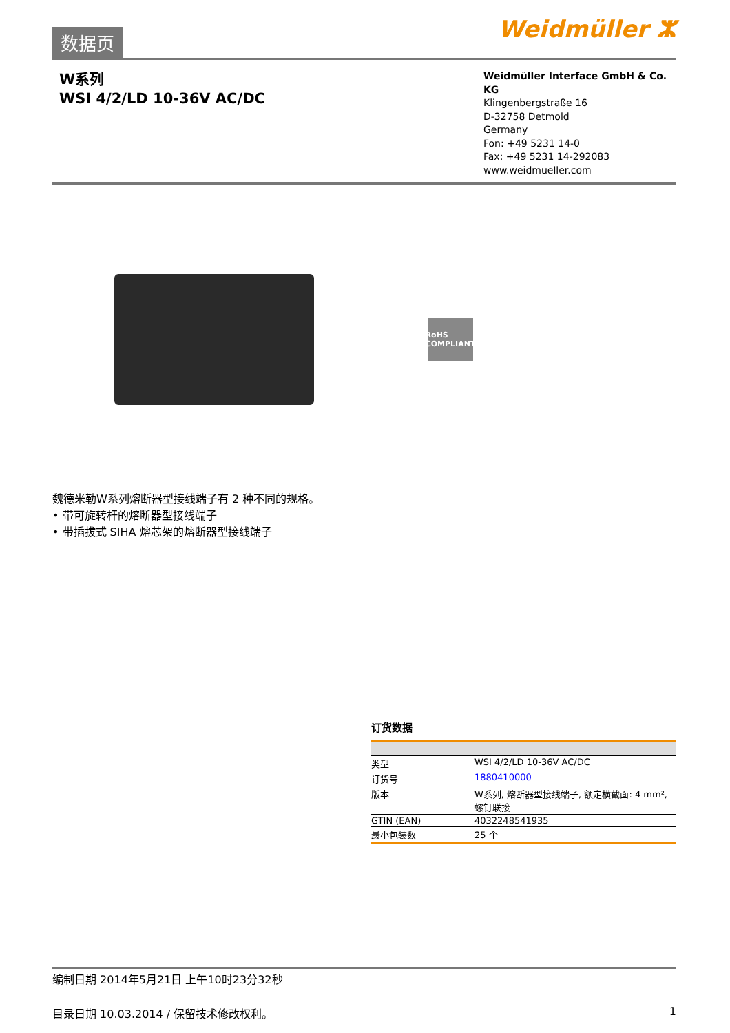数据页
Weidmüller ⵣ
W系列
WSI 4/2/LD 10-36V AC/DC
Weidmüller Interface GmbH & Co. KG
Klingenbergstraße 16
D-32758 Detmold
Germany
Fon: +49 5231 14-0
Fax: +49 5231 14-292083
www.weidmueller.com
RoHS COMPLIANT
魏德米勒W系列熔断器型接线端子有 2 种不同的规格。
• 带可旋转杆的熔断器型接线端子
• 带插拔式 SIHA 熔芯架的熔断器型接线端子
订货数据
| 类型 | WSI 4/2/LD 10-36V AC/DC |
| 订货号 | 1880410000 |
| 版本 | W系列, 熔断器型接线端子, 额定横截面: 4 mm², 螺钉联接 |
| GTIN (EAN) | 4032248541935 |
| 最小包装数 | 25 个 |
编制日期 2014年5月21日 上午10时23分32秒
目录日期 10.03.2014 / 保留技术修改权利。 1